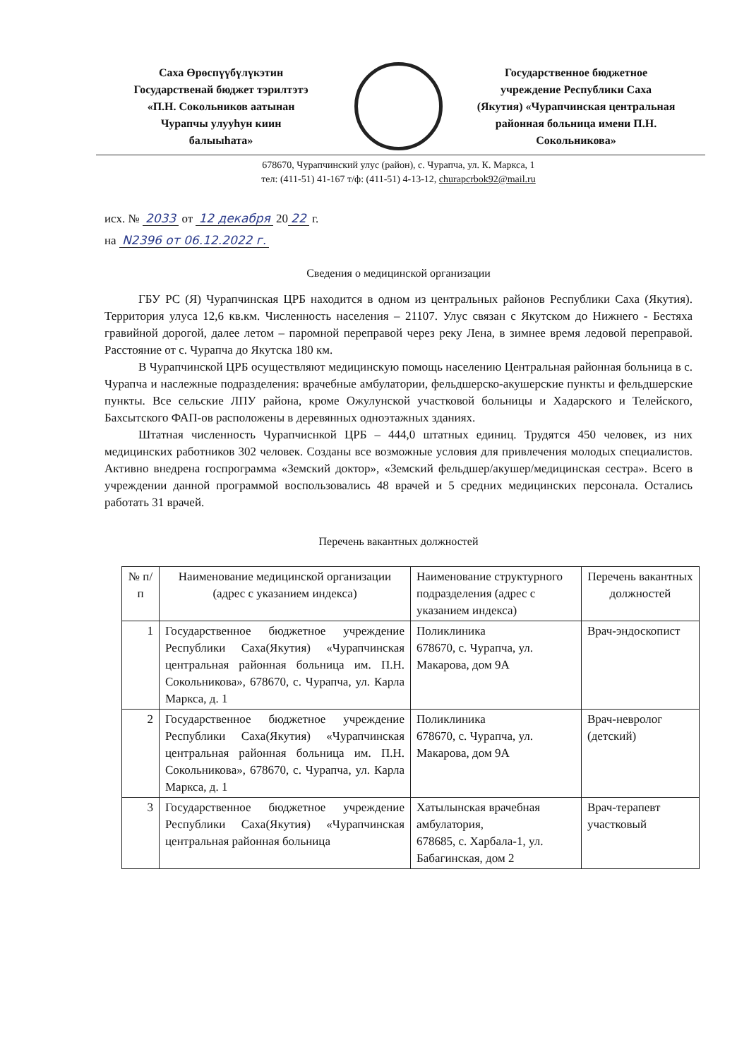Саха Өрөспүүбүлүкэтин
Государственай бюджет тэрилтэтэ
«П.Н. Сокольников аатынан
Чурапчы улууһун киин
балыыһата»
Государственное бюджетное
учреждение Республики Саха
(Якутия) «Чурапчинская центральная
районная больница имени П.Н.
Сокольникова»
678670, Чурапчинский улус (район), с. Чурапча, ул. К. Маркса, 1
тел: (411-51) 41-167 т/ф: (411-51) 4-13-12, churapcrbok92@mail.ru
исх. № 2033 от 12 декабря 20 22 г.
на N2396 от 06.12.2022 г.
Сведения о медицинской организации
ГБУ РС (Я) Чурапчинская ЦРБ находится в одном из центральных районов Республики Саха (Якутия). Территория улуса 12,6 кв.км. Численность населения – 21107. Улус связан с Якутском до Нижнего - Бестяха гравийной дорогой, далее летом – паромной переправой через реку Лена, в зимнее время ледовой переправой. Расстояние от с. Чурапча до Якутска 180 км.
В Чурапчинской ЦРБ осуществляют медицинскую помощь населению Центральная районная больница в с. Чурапча и наслежные подразделения: врачебные амбулатории, фельдшерско-акушерские пункты и фельдшерские пункты. Все сельские ЛПУ района, кроме Ожулунской участковой больницы и Хадарского и Телейского, Бахсытского ФАП-ов расположены в деревянных одноэтажных зданиях.
Штатная численность Чурапчиснкой ЦРБ – 444,0 штатных единиц. Трудятся 450 человек, из них медицинских работников 302 человек. Созданы все возможные условия для привлечения молодых специалистов. Активно внедрена госпрограмма «Земский доктор», «Земский фельдшер/акушер/медицинская сестра». Всего в учреждении данной программой воспользовались 48 врачей и 5 средних медицинских персонала. Остались работать 31 врачей.
Перечень вакантных должностей
| № п/п | Наименование медицинской организации (адрес с указанием индекса) | Наименование структурного подразделения (адрес с указанием индекса) | Перечень вакантных должностей |
| --- | --- | --- | --- |
| 1 | Государственное бюджетное учреждение Республики Саха(Якутия) «Чурапчинская центральная районная больница им. П.Н. Сокольникова», 678670, с. Чурапча, ул. Карла Маркса, д. 1 | Поликлиника 678670, с. Чурапча, ул. Макарова, дом 9А | Врач-эндоскопист |
| 2 | Государственное бюджетное учреждение Республики Саха(Якутия) «Чурапчинская центральная районная больница им. П.Н. Сокольникова», 678670, с. Чурапча, ул. Карла Маркса, д. 1 | Поликлиника 678670, с. Чурапча, ул. Макарова, дом 9А | Врач-невролог (детский) |
| 3 | Государственное бюджетное учреждение Республики Саха(Якутия) «Чурапчинская центральная районная больница | Хатылынская врачебная амбулатория, 678685, с. Харбала-1, ул. Бабагинская, дом 2 | Врач-терапевт участковый |